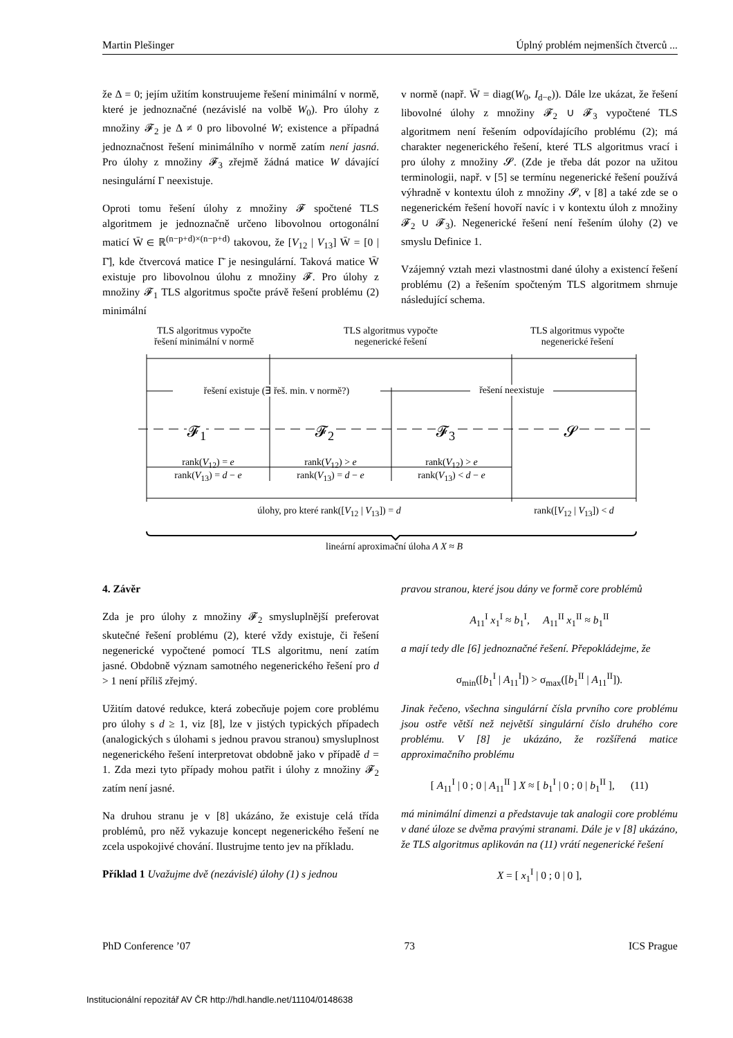Martin Plešinger Úplný problém nejmenších čtverců ...
že Δ = 0; jejím užitím konstruujeme řešení minimální v normě, které je jednoznačné (nezávislé na volbě W<sub>0</sub>). Pro úlohy z množiny 𝓕<sub>2</sub> je Δ ≠ 0 pro libovolné W; existence a případná jednoznačnost řešení minimálního v normě zatím není jasná. Pro úlohy z množiny 𝓕<sub>3</sub> zřejmě žádná matice W dávající nesingulární Γ neexistuje.
Oproti tomu řešení úlohy z množiny 𝓕 spočtené TLS algoritmem je jednoznačně určeno libovolnou ortogonální maticí W̄ ∈ ℝ<sup>(n−p+d)×(n−p+d)</sup> takovou, že [V<sub>12</sub> | V<sub>13</sub>] W̄ = [0 | Γ̄], kde čtvercová matice Γ̄ je nesingulární. Taková matice W̄ existuje pro libovolnou úlohu z množiny 𝓕. Pro úlohy z množiny 𝓕<sub>1</sub> TLS algoritmus spočte právě řešení problému (2) minimální
v normě (např. W̄ = diag(W<sub>0</sub>, I<sub>d−e</sub>)). Dále lze ukázat, že řešení libovolné úlohy z množiny 𝓕<sub>2</sub> ∪ 𝓕<sub>3</sub> vypočtené TLS algoritmem není řešením odpovídajícího problému (2); má charakter negenerického řešení, které TLS algoritmus vrací i pro úlohy z množiny 𝓢. (Zde je třeba dát pozor na užitou terminologii, např. v [5] se termínu negenerické řešení používá výhradně v kontextu úloh z množiny 𝓢, v [8] a také zde se o negenerickém řešení hovoří navíc i v kontextu úloh z množiny 𝓕<sub>2</sub> ∪ 𝓕<sub>3</sub>). Negenerické řešení není řešením úlohy (2) ve smyslu Definice 1.
Vzájemný vztah mezi vlastnostmi dané úlohy a existencí řešení problému (2) a řešením spočteným TLS algoritmem shrnuje následující schema.
TLS algoritmus vypočte
řešení minimální v normě
TLS algoritmus vypočte
negenerické řešení
TLS algoritmus vypočte
negenerické řešení
řešení existuje (∃ řeš. min. v normě?)
řešení neexistuje
𝓕<sub>1</sub> 𝓕<sub>2</sub> 𝓕<sub>3</sub> 𝓢
rank(V<sub>12</sub>) = e
rank(V<sub>13</sub>) = d − e
rank(V<sub>12</sub>) > e
rank(V<sub>13</sub>) = d − e
rank(V<sub>12</sub>) > e
rank(V<sub>13</sub>) < d − e
úlohy, pro které rank([V<sub>12</sub> | V<sub>13</sub>]) = d rank([V<sub>12</sub> | V<sub>13</sub>]) < d
lineární aproximační úloha A X ≈ B
4. Závěr
Zda je pro úlohy z množiny 𝓕<sub>2</sub> smysluplnější preferovat skutečné řešení problému (2), které vždy existuje, či řešení negenerické vypočtené pomocí TLS algoritmu, není zatím jasné. Obdobně význam samotného negenerického řešení pro d > 1 není příliš zřejmý.
Užitím datové redukce, která zobecňuje pojem core problému pro úlohy s d ≥ 1, viz [8], lze v jistých typických případech (analogických s úlohami s jednou pravou stranou) smysluplnost negenerického řešení interpretovat obdobně jako v případě d = 1. Zda mezi tyto případy mohou patřit i úlohy z množiny 𝓕<sub>2</sub> zatím není jasné.
Na druhou stranu je v [8] ukázáno, že existuje celá třída problémů, pro něž vykazuje koncept negenerického řešení ne zcela uspokojivé chování. Ilustrujme tento jev na příkladu.
Příklad 1 Uvažujme dvě (nezávislé) úlohy (1) s jednou
pravou stranou, které jsou dány ve formě core problémů
A<sub>11</sub><sup>I</sup> x<sub>1</sub><sup>I</sup> ≈ b<sub>1</sub><sup>I</sup>, A<sub>11</sub><sup>II</sup> x<sub>1</sub><sup>II</sup> ≈ b<sub>1</sub><sup>II</sup>
a mají tedy dle [6] jednoznačné řešení. Přepokládejme, že
σ<sub>min</sub>([b<sub>1</sub><sup>I</sup> | A<sub>11</sub><sup>I</sup>]) > σ<sub>max</sub>([b<sub>1</sub><sup>II</sup> | A<sub>11</sub><sup>II</sup>]).
Jinak řečeno, všechna singulární čísla prvního core problému jsou ostře větší než největší singulární číslo druhého core problému. V [8] je ukázáno, že rozšířená matice approximačního problému
[ A<sub>11</sub><sup>I</sup> | 0 ; 0 | A<sub>11</sub><sup>II</sup> ] X ≈ [ b<sub>1</sub><sup>I</sup> | 0 ; 0 | b<sub>1</sub><sup>II</sup> ], (11)
má minimální dimenzi a představuje tak analogii core problému v dané úloze se dvěma pravými stranami. Dále je v [8] ukázáno, že TLS algoritmus aplikován na (11) vrátí negenerické řešení
X = [ x<sub>1</sub><sup>I</sup> | 0 ; 0 | 0 ],
PhD Conference ’07 73 ICS Prague
Institucionální repozitář AV ČR http://hdl.handle.net/11104/0148638